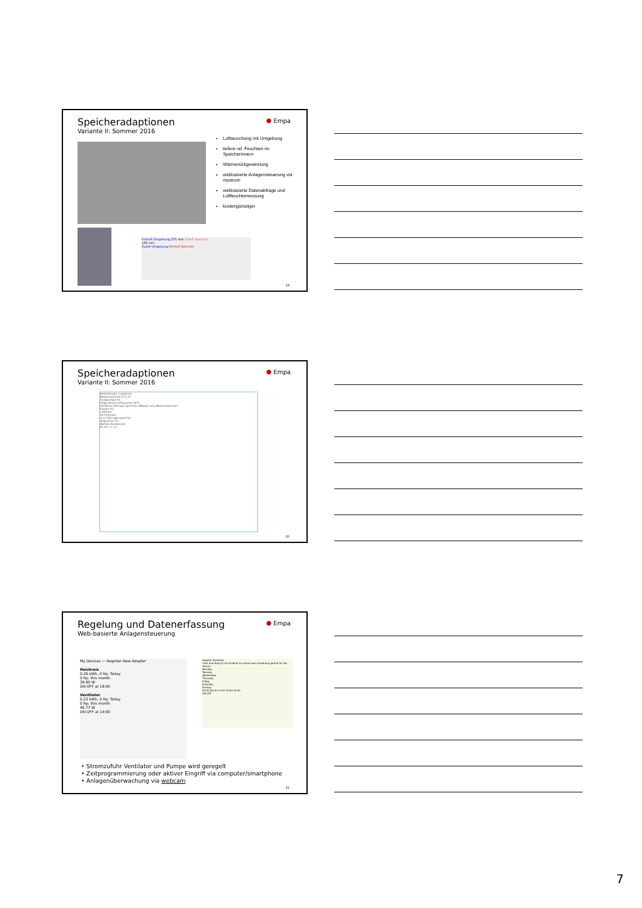⬢ Empa
Speicheradaptionen
Variante II: Sommer 2016
Lufttauschung mit Umgebung
tiefere rel. Feuchten im Speicherinnern
Wärmerückgewinnung
webbasierte Anlagensteuerung via mystrom
webbasierte Datenabfrage und Luftfeuchtemessung
kostengünstiger
Fortluft Umgebung 271 mm Zuluft Speicher
156 mm
Zuluft Umgebung Fortluft Speicher
19
⬢ Empa
Speicheradaptionen
Variante II: Sommer 2016
Bestehender Solarkreis
Wasserspeicher 9.3 m³
Fluidpumpe P1
Gegenstrom-luftauscher WT1
Heizkreis Ettringit-Speicher (Wasser aus Wasserspeicher)
Pumpe P2
Luftkreis
Sichtfenster
6 m³ Ettringit-Speicher
Verdichter D1
Abfluss Kondensat
A1 B1 C1 C2
20
⬢ Empa
Regelung und Datenerfassung
Web-basierte Anlagensteuerung
My Devices — Register New Adapter
Heizkreis
0.26 kWh, 0 Rp. Today
0 Rp. this month
39.90 W
ON OFF at 18:00
Ventilator
0.23 kWh, 0 Rp. Today
0 Rp. this month
46.77 W
ON OFF at 14:00
Adapter Schedule
Click and drag at the timeline to create new scheduling period for the device.
Monday
Tuesday
Wednesday
Thursday
Friday
Saturday
Sunday
00:00 06:00 12:00 18:00 24:00
ON OFF
• Stromzufuhr Ventilator und Pumpe wird geregelt
• Zeitprogrammierung oder aktiver Eingriff via computer/smartphone
• Anlagenüberwachung via webcam
21
7